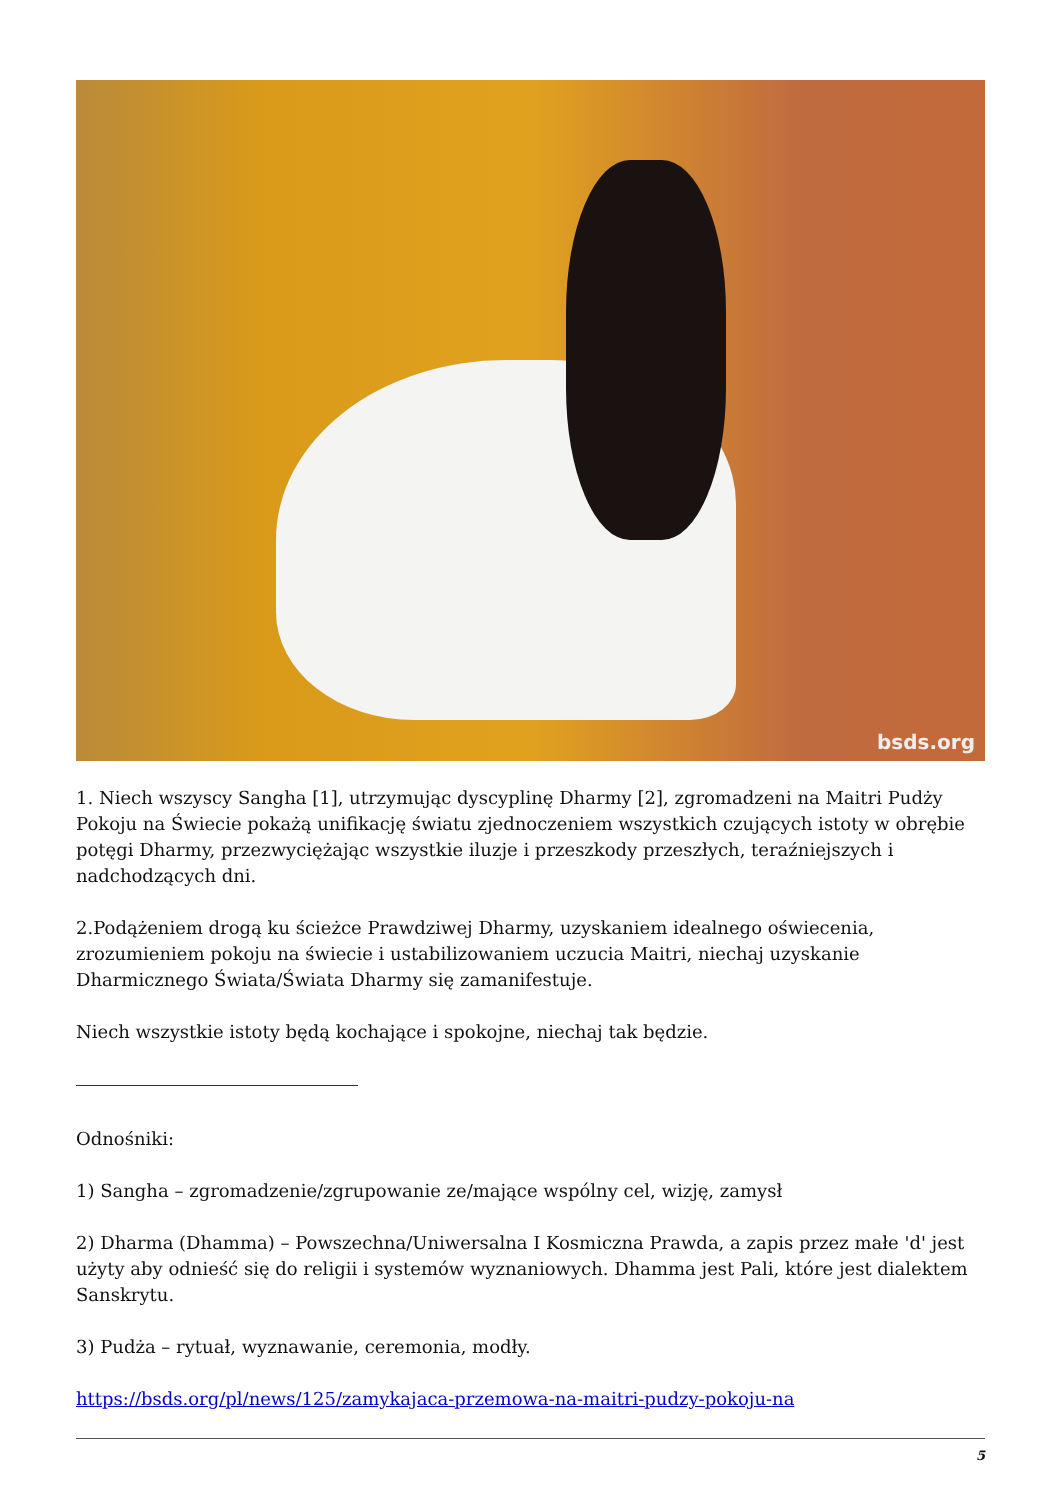bsds.org
1. Niech wszyscy Sangha [1], utrzymując dyscyplinę Dharmy [2], zgromadzeni na Maitri Pudży Pokoju na Świecie pokażą unifikację światu zjednoczeniem wszystkich czujących istoty w obrębie potęgi Dharmy, przezwyciężając wszystkie iluzje i przeszkody przeszłych, teraźniejszych i nadchodzących dni.
2.Podążeniem drogą ku ścieżce Prawdziwej Dharmy, uzyskaniem idealnego oświecenia, zrozumieniem pokoju na świecie i ustabilizowaniem uczucia Maitri, niechaj uzyskanie Dharmicznego Świata/Świata Dharmy się zamanifestuje.
Niech wszystkie istoty będą kochające i spokojne, niechaj tak będzie.
Odnośniki:
1) Sangha – zgromadzenie/zgrupowanie ze/mające wspólny cel, wizję, zamysł
2) Dharma (Dhamma) – Powszechna/Uniwersalna I Kosmiczna Prawda, a zapis przez małe 'd' jest użyty aby odnieść się do religii i systemów wyznaniowych. Dhamma jest Pali, które jest dialektem Sanskrytu.
3) Pudża – rytuał, wyznawanie, ceremonia, modły.
https://bsds.org/pl/news/125/zamykajaca-przemowa-na-maitri-pudzy-pokoju-na
5